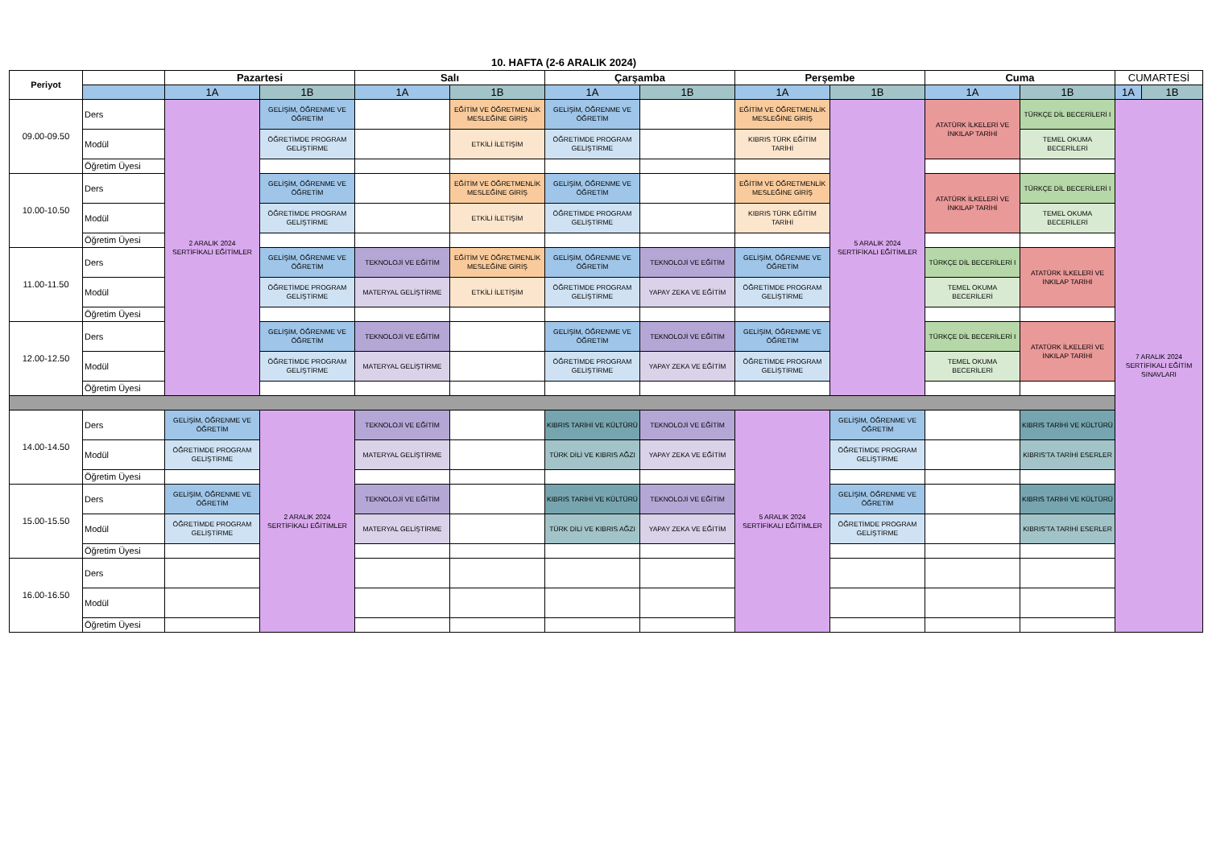10. HAFTA (2-6 ARALIK 2024)
| Periyot | | Pazartesi | | Salı | | Çarşamba | | Perşembe | | Cuma | | CUMARTESİ | |
| | | 1A | 1B | 1A | 1B | 1A | 1B | 1A | 1B | 1A | 1B | 1A | 1B |
| 09.00-09.50 | Ders | 2 ARALIK 2024 SERTİFİKALI EĞİTİMLER | GELİŞİM, ÖĞRENME VE ÖĞRETİM | | EĞİTİM VE ÖĞRETMENLİK MESLEĞİNE GİRİŞ | GELİŞİM, ÖĞRENME VE ÖĞRETİM | | EĞİTİM VE ÖĞRETMENLİK MESLEĞİNE GİRİŞ | 5 ARALIK 2024 SERTİFİKALI EĞİTİMLER | ATATÜRK İLKELERİ VE İNKILAP TARİHİ | TÜRKÇE DİL BECERİLERİ I | 7 ARALIK 2024 SERTİFİKALI EĞİTİM SINAVLARI | |
| | Modül | | ÖĞRETİMDE PROGRAM GELİŞTİRME | | ETKİLİ İLETİŞİM | ÖĞRETİMDE PROGRAM GELİŞTİRME | | KIBRIS TÜRK EĞİTİM TARİHİ | | | TEMEL OKUMA BECERİLERİ | | |
| | Öğretim Üyesi | | | | | | | | | | | | |
| 10.00-10.50 | Ders | | GELİŞİM, ÖĞRENME VE ÖĞRETİM | | EĞİTİM VE ÖĞRETMENLİK MESLEĞİNE GİRİŞ | GELİŞİM, ÖĞRENME VE ÖĞRETİM | | EĞİTİM VE ÖĞRETMENLİK MESLEĞİNE GİRİŞ | | ATATÜRK İLKELERİ VE İNKILAP TARİHİ | TÜRKÇE DİL BECERİLERİ I | | |
| | Modül | | ÖĞRETİMDE PROGRAM GELİŞTİRME | | ETKİLİ İLETİŞİM | ÖĞRETİMDE PROGRAM GELİŞTİRME | | KIBRIS TÜRK EĞİTİM TARİHİ | | | TEMEL OKUMA BECERİLERİ | | |
| | Öğretim Üyesi | | | | | | | | | | | | |
| 11.00-11.50 | Ders | | GELİŞİM, ÖĞRENME VE ÖĞRETİM | TEKNOLOJİ VE EĞİTİM | EĞİTİM VE ÖĞRETMENLİK MESLEĞİNE GİRİŞ | GELİŞİM, ÖĞRENME VE ÖĞRETİM | TEKNOLOJİ VE EĞİTİM | GELİŞİM, ÖĞRENME VE ÖĞRETİM | | TÜRKÇE DİL BECERİLERİ I | ATATÜRK İLKELERİ VE İNKILAP TARİHİ | | |
| | Modül | | ÖĞRETİMDE PROGRAM GELİŞTİRME | MATERYAL GELİŞTİRME | ETKİLİ İLETİŞİM | ÖĞRETİMDE PROGRAM GELİŞTİRME | YAPAY ZEKA VE EĞİTİM | ÖĞRETİMDE PROGRAM GELİŞTİRME | | TEMEL OKUMA BECERİLERİ | | | |
| | Öğretim Üyesi | | | | | | | | | | | | |
| 12.00-12.50 | Ders | | GELİŞİM, ÖĞRENME VE ÖĞRETİM | TEKNOLOJİ VE EĞİTİM | | GELİŞİM, ÖĞRENME VE ÖĞRETİM | TEKNOLOJİ VE EĞİTİM | GELİŞİM, ÖĞRENME VE ÖĞRETİM | | TÜRKÇE DİL BECERİLERİ I | ATATÜRK İLKELERİ VE İNKILAP TARİHİ | | |
| | Modül | | ÖĞRETİMDE PROGRAM GELİŞTİRME | MATERYAL GELİŞTİRME | | ÖĞRETİMDE PROGRAM GELİŞTİRME | YAPAY ZEKA VE EĞİTİM | ÖĞRETİMDE PROGRAM GELİŞTİRME | | TEMEL OKUMA BECERİLERİ | | | |
| | Öğretim Üyesi | | | | | | | | | | | | |
| 14.00-14.50 | Ders | GELİŞİM, ÖĞRENME VE ÖĞRETİM | 2 ARALIK 2024 SERTİFİKALI EĞİTİMLER | TEKNOLOJİ VE EĞİTİM | | KIBRIS TARİHİ VE KÜLTÜRÜ | TEKNOLOJİ VE EĞİTİM | 5 ARALIK 2024 SERTİFİKALI EĞİTİMLER | GELİŞİM, ÖĞRENME VE ÖĞRETİM | | KIBRIS TARİHİ VE KÜLTÜRÜ | | |
| | Modül | ÖĞRETİMDE PROGRAM GELİŞTİRME | | MATERYAL GELİŞTİRME | | TÜRK DİLİ VE KIBRIS AĞZI | YAPAY ZEKA VE EĞİTİM | | ÖĞRETİMDE PROGRAM GELİŞTİRME | | KIBRIS'TA TARİHİ ESERLER | | |
| | Öğretim Üyesi | | | | | | | | | | | | |
| 15.00-15.50 | Ders | GELİŞİM, ÖĞRENME VE ÖĞRETİM | | TEKNOLOJİ VE EĞİTİM | | KIBRIS TARİHİ VE KÜLTÜRÜ | TEKNOLOJİ VE EĞİTİM | | GELİŞİM, ÖĞRENME VE ÖĞRETİM | | KIBRIS TARİHİ VE KÜLTÜRÜ | | |
| | Modül | ÖĞRETİMDE PROGRAM GELİŞTİRME | | MATERYAL GELİŞTİRME | | TÜRK DİLİ VE KIBRIS AĞZI | YAPAY ZEKA VE EĞİTİM | | ÖĞRETİMDE PROGRAM GELİŞTİRME | | KIBRIS'TA TARİHİ ESERLER | | |
| | Öğretim Üyesi | | | | | | | | | | | | |
| 16.00-16.50 | Ders | | | | | | | | | | | | |
| | Modül | | | | | | | | | | | | |
| | Öğretim Üyesi | | | | | | | | | | | | |